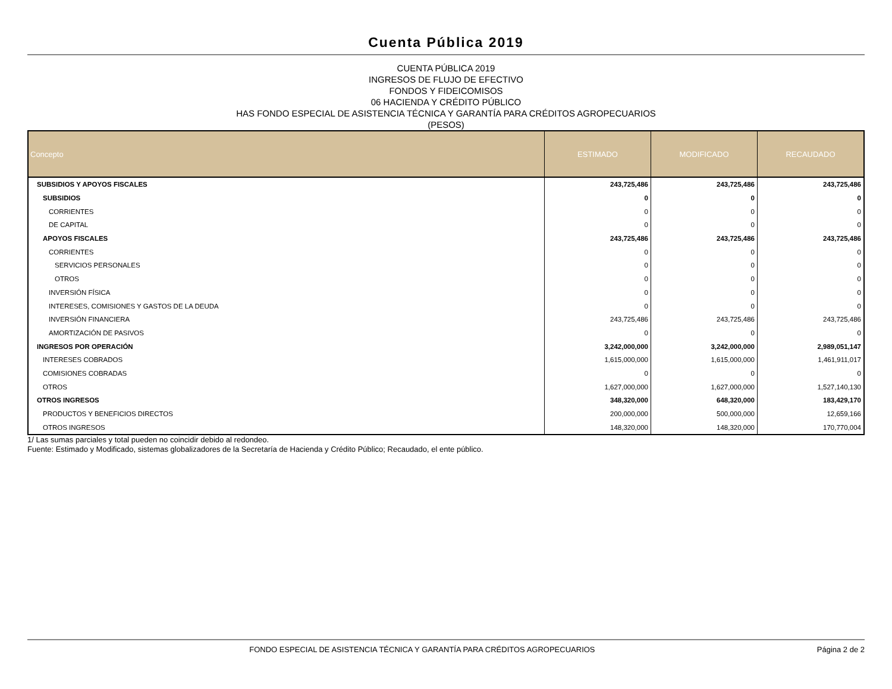Cuenta Pública 2019
CUENTA PÚBLICA 2019
INGRESOS DE FLUJO DE EFECTIVO
FONDOS Y FIDEICOMISOS
06 HACIENDA Y CRÉDITO PÚBLICO
HAS FONDO ESPECIAL DE ASISTENCIA TÉCNICA Y GARANTÍA PARA CRÉDITOS AGROPECUARIOS
(PESOS)
| Concepto | ESTIMADO | MODIFICADO | RECAUDADO |
| --- | --- | --- | --- |
| SUBSIDIOS Y APOYOS FISCALES | 243,725,486 | 243,725,486 | 243,725,486 |
| SUBSIDIOS | 0 | 0 | 0 |
| CORRIENTES | 0 | 0 | 0 |
| DE CAPITAL | 0 | 0 | 0 |
| APOYOS FISCALES | 243,725,486 | 243,725,486 | 243,725,486 |
| CORRIENTES | 0 | 0 | 0 |
| SERVICIOS PERSONALES | 0 | 0 | 0 |
| OTROS | 0 | 0 | 0 |
| INVERSIÓN FÍSICA | 0 | 0 | 0 |
| INTERESES, COMISIONES Y GASTOS DE LA DEUDA | 0 | 0 | 0 |
| INVERSIÓN FINANCIERA | 243,725,486 | 243,725,486 | 243,725,486 |
| AMORTIZACIÓN DE PASIVOS | 0 | 0 | 0 |
| INGRESOS POR OPERACIÓN | 3,242,000,000 | 3,242,000,000 | 2,989,051,147 |
| INTERESES COBRADOS | 1,615,000,000 | 1,615,000,000 | 1,461,911,017 |
| COMISIONES COBRADAS | 0 | 0 | 0 |
| OTROS | 1,627,000,000 | 1,627,000,000 | 1,527,140,130 |
| OTROS INGRESOS | 348,320,000 | 648,320,000 | 183,429,170 |
| PRODUCTOS Y BENEFICIOS DIRECTOS | 200,000,000 | 500,000,000 | 12,659,166 |
| OTROS INGRESOS | 148,320,000 | 148,320,000 | 170,770,004 |
1/ Las sumas parciales y total pueden no coincidir debido al redondeo.
Fuente: Estimado y Modificado, sistemas globalizadores de la Secretaría de Hacienda y Crédito Público; Recaudado, el ente público.
FONDO ESPECIAL DE ASISTENCIA TÉCNICA Y GARANTÍA PARA CRÉDITOS AGROPECUARIOS Página 2 de 2